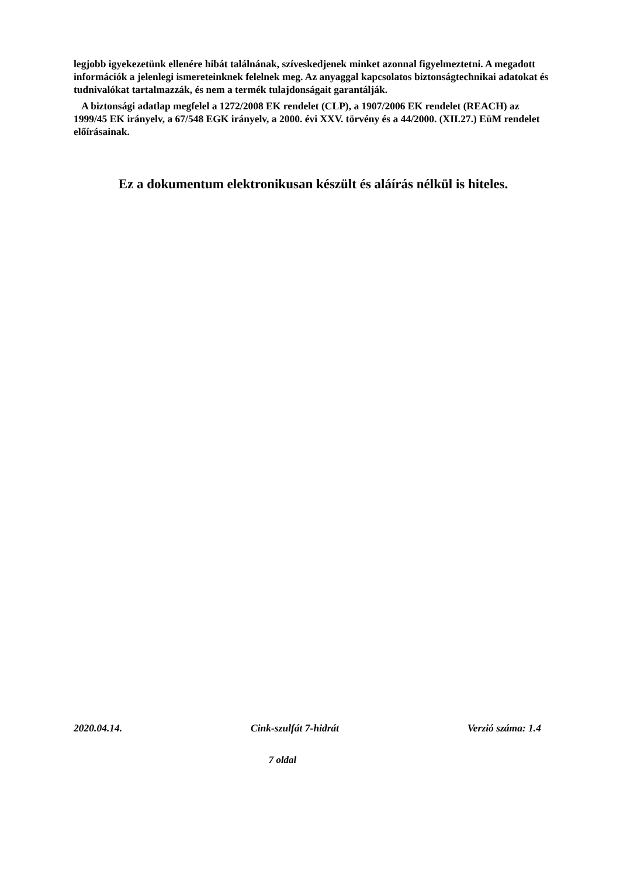legjobb igyekezetünk ellenére hibát találnának, szíveskedjenek minket azonnal figyelmeztetni. A megadott információk a jelenlegi ismereteinknek felelnek meg. Az anyaggal kapcsolatos biztonságtechnikai adatokat és tudnivalókat tartalmazzák, és nem a termék tulajdonságait garantálják.
A biztonsági adatlap megfelel a 1272/2008 EK rendelet (CLP), a 1907/2006 EK rendelet (REACH) az 1999/45 EK irányelv, a 67/548 EGK irányelv, a 2000. évi XXV. törvény és a 44/2000. (XII.27.) EüM rendelet előírásainak.
Ez a dokumentum elektronikusan készült és aláírás nélkül is hiteles.
2020.04.14. Cink-szulfát 7-hidrát Verzió száma: 1.4
7 oldal